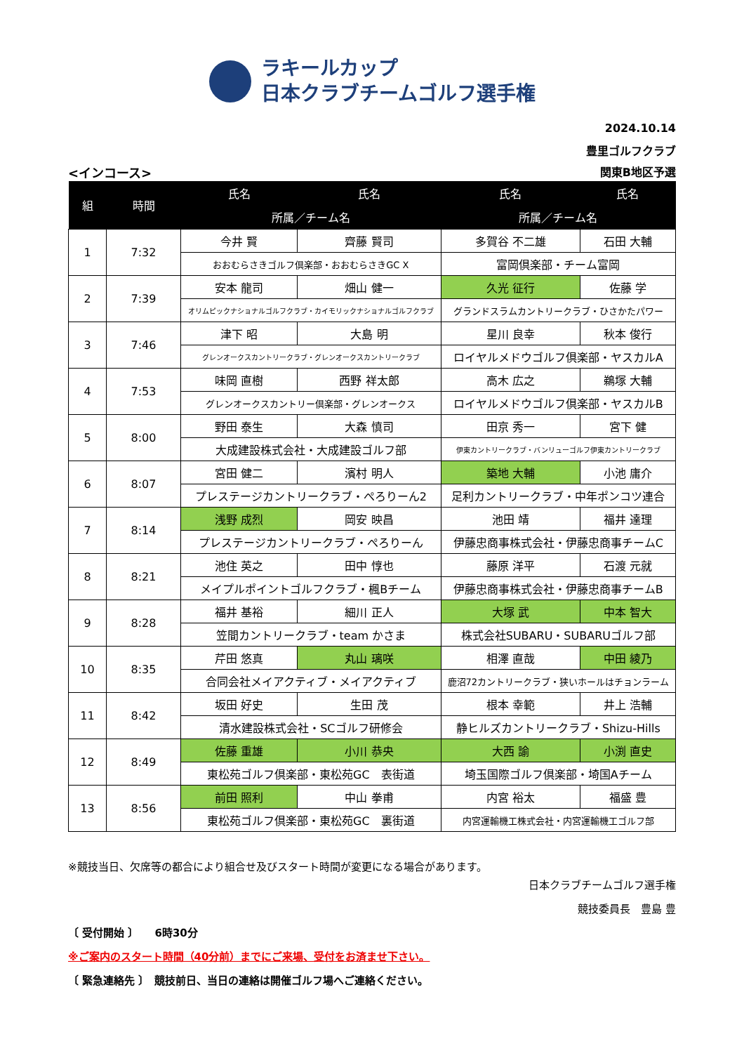ラキールカップ
日本クラブチームゴルフ選手権
2024.10.14
豊里ゴルフクラブ
<インコース> 関東B地区予選
| 組 | 時間 | 氏名 | 氏名 | 氏名 | 氏名 |
| --- | --- | --- | --- | --- | --- |
| | | 所属／チーム名 | | 所属／チーム名 | |
| 1 | 7:32 | 今井 賢 | 齊藤 賢司 | 多賀谷 不二雄 | 石田 大輔 |
| | | おおむらさきゴルフ倶楽部・おおむらさきGC X | | 富岡倶楽部・チーム富岡 | |
| 2 | 7:39 | 安本 龍司 | 畑山 健一 | 久光 征行 | 佐藤 学 |
| | | オリムピックナショナルゴルフクラブ・カイモリックナショナルゴルフクラブ | | グランドスラムカントリークラブ・ひさかたパワー | |
| 3 | 7:46 | 津下 昭 | 大島 明 | 星川 良幸 | 秋本 俊行 |
| | | グレンオークスカントリークラブ・グレンオークスカントリークラブ | | ロイヤルメドウゴルフ倶楽部・ヤスカルA | |
| 4 | 7:53 | 味岡 直樹 | 西野 祥太郎 | 高木 広之 | 鵜塚 大輔 |
| | | グレンオークスカントリー倶楽部・グレンオークス | | ロイヤルメドウゴルフ倶楽部・ヤスカルB | |
| 5 | 8:00 | 野田 泰生 | 大森 慎司 | 田京 秀一 | 宮下 健 |
| | | 大成建設株式会社・大成建設ゴルフ部 | | 伊東カントリークラブ・バンリューゴルフ伊東カントリークラブ | |
| 6 | 8:07 | 宮田 健二 | 濱村 明人 | 築地 大輔 | 小池 庸介 |
| | | プレステージカントリークラブ・ぺろりーん2 | | 足利カントリークラブ・中年ポンコツ連合 | |
| 7 | 8:14 | 浅野 成烈 | 岡安 映昌 | 池田 靖 | 福井 達理 |
| | | プレステージカントリークラブ・ぺろりーん | | 伊藤忠商事株式会社・伊藤忠商事チームC | |
| 8 | 8:21 | 池住 英之 | 田中 惇也 | 藤原 洋平 | 石渡 元就 |
| | | メイプルポイントゴルフクラブ・楓Bチーム | | 伊藤忠商事株式会社・伊藤忠商事チームB | |
| 9 | 8:28 | 福井 基裕 | 細川 正人 | 大塚 武 | 中本 智大 |
| | | 笠間カントリークラブ・team かさま | | 株式会社SUBARU・SUBARUゴルフ部 | |
| 10 | 8:35 | 芹田 悠真 | 丸山 璃咲 | 相澤 直哉 | 中田 綾乃 |
| | | 合同会社メイアクティブ・メイアクティブ | | 鹿沼72カントリークラブ・狭いホールはチョンラーム | |
| 11 | 8:42 | 坂田 好史 | 生田 茂 | 根本 幸範 | 井上 浩輔 |
| | | 清水建設株式会社・SCゴルフ研修会 | | 静ヒルズカントリークラブ・Shizu-Hills | |
| 12 | 8:49 | 佐藤 重雄 | 小川 恭央 | 大西 諭 | 小渕 直史 |
| | | 東松苑ゴルフ倶楽部・東松苑GC 表街道 | | 埼玉国際ゴルフ倶楽部・埼国Aチーム | |
| 13 | 8:56 | 前田 照利 | 中山 拳甫 | 内宮 裕太 | 福盛 豊 |
| | | 東松苑ゴルフ倶楽部・東松苑GC 裏街道 | | 内宮運輸機工株式会社・内宮運輸機工ゴルフ部 | |
※競技当日、欠席等の都合により組合せ及びスタート時間が変更になる場合があります。
日本クラブチームゴルフ選手権
競技委員長　豊島 豊
〔 受付開始 〕　　6時30分
※ご案内のスタート時間（40分前）までにご来場、受付をお済ませ下さい。
〔 緊急連絡先 〕　競技前日、当日の連絡は開催ゴルフ場へご連絡ください。